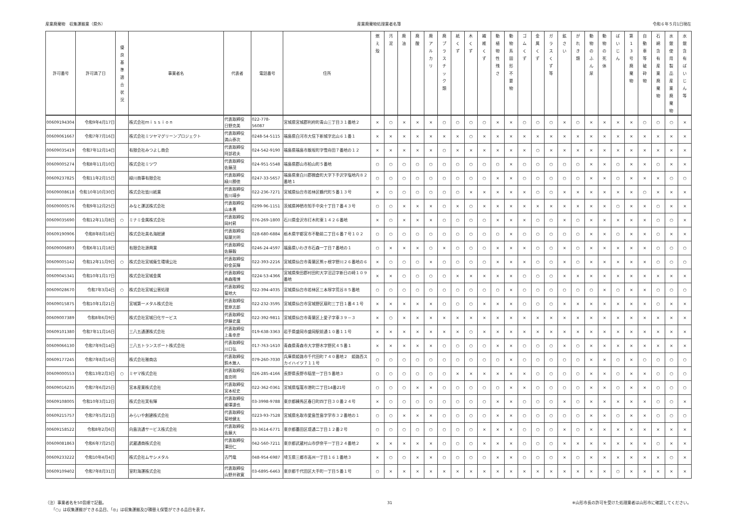産業廃棄物　収集運搬業（県外） 産業廃棄物処理業者名簿 令和６年５月1日現在
| 許可番号 | 許可満了日 | 優 良 基 準 適 合 状 況 | 事業者名 | 代表者 | 電話番号 | 住所 | 燃 え 殻 | 汚 泥 | 廃 油 | 廃 酸 | 廃 ア ル カ リ | 廃 プ ラ ス チ ッ ク 類 | 紙 く ず | 木 く ず | 繊 維 く ず | 動 植 物 性 残 さ | 動 物 系 固 形 不 要 物 | ゴ ム く ず | 金 属 く ず | ガ ラ ス く ず 等 | 鉱 さ い | が れ き 類 | 動 物 の ふ ん 尿 | 動 物 の 死 体 | ば い じ ん | 第 1 3 号 廃 棄 物 | 自 動 車 等 破 砕 物 | 石 綿 含 有 産 業 廃 棄 物 | 水 銀 使 用 製 品 産 業 廃 棄 物 | 水 銀 含 有 ば い じ ん 等 |
| --- | --- | --- | --- | --- | --- | --- | --- | --- | --- | --- | --- | --- | --- | --- | --- | --- | --- | --- | --- | --- | --- | --- | --- | --- | --- | --- | --- | --- | --- | --- |
| 00609194304 | 令和9年4月17日 | | 株式会社ｍｉｓｓｉｏｎ | 代表取締役 日野克美 | 022-778-56087 | 宮城県宮城郡利府町青山三丁目３１番地２ | × | ○ | × | × | × | ○ | ○ | ○ | ○ | × | × | ○ | ○ | ○ | × | ○ | × | × | × | × | ○ | ○ | ○ | × |
| 00609061667 | 令和7年7月16日 | | 株式会社ミツヤマグリーンプロジェクト | 代表取締役 満山泰次 | 0248-54-5115 | 福島県白河市大信下新城字北山６１番１ | × | × | × | × | × | × | × | ○ | × | × | × | × | × | × | × | × | × | × | × | × | × | × | × | × |
| 00609035419 | 令和7年12月14日 | | 有限会社みつよし商会 | 代表取締役 阿部君夫 | 024-542-9190 | 福島県福島市飯坂町字雪舟田７番地の１２ | × | × | × | × | × | ○ | × | × | × | × | × | × | ○ | × | × | × | × | × | × | × | × | × | × | × |
| 00609005274 | 令和8年11月10日 | | 株式会社ミツワ | 代表取締役 佐藤茂 | 024-951-5548 | 福島県郡山市柏山町５番地 | ○ | ○ | ○ | ○ | ○ | ○ | ○ | ○ | ○ | ○ | × | ○ | ○ | ○ | ○ | ○ | × | × | ○ | × | × | ○ | × | × |
| 00609237825 | 令和11年2月15日 | | 緑川商事有限会社 | 代表取締役 緑川勝徳 | 0247-33-5657 | 福島県東白川郡棚倉町大字下手沢字塩地内８２番地１ | ○ | ○ | ○ | ○ | ○ | ○ | ○ | ○ | ○ | × | × | ○ | ○ | ○ | ○ | ○ | × | × | ○ | × | × | × | ○ | ○ |
| 00609008618 | 令和10年10月30日 | | 株式会社皆川紙業 | 代表取締役 皆川靖歩 | 022-236-7271 | 宮城県仙台市若林区鶴代町５番１３号 | × | ○ | ○ | ○ | ○ | ○ | ○ | × | × | × | × | × | ○ | ○ | × | × | × | × | × | × | ○ | × | × | × |
| 00609000576 | 令和9年12月25日 | | みなと運送株式会社 | 代表取締役 山本勇 | 0299-96-1151 | 茨城県神栖市知手中央十丁目７番４３号 | ○ | ○ | × | × | × | ○ | × | ○ | × | × | × | × | × | × | × | × | × | × | ○ | × | × | ○ | × | × |
| 00609035690 | 令和12年11月8日 | ○ | ミナミ金属株式会社 | 代表取締役 岡村昇 | 076-269-1800 | 石川県金沢市打木町東１４２６番地 | × | ○ | × | × | × | ○ | ○ | ○ | ○ | × | × | × | ○ | ○ | × | ○ | × | × | × | × | × | ○ | ○ | × |
| 00609190906 | 令和8年8月18日 | | 株式会社美名海総建 | 代表取締役 稲葉光明 | 028-680-6884 | 栃木県宇都宮市不動前二丁目６番７号１０２ | ○ | ○ | ○ | ○ | ○ | ○ | ○ | ○ | ○ | ○ | × | ○ | ○ | ○ | ○ | ○ | × | × | ○ | × | × | ○ | × | × |
| 00609006893 | 令和6年11月18日 | | 有限会社源興業 | 代表取締役 佐藤毅 | 0246-24-4597 | 福島県いわき市石森一丁目７番地の１ | ○ | × | × | × | ○ | × | ○ | ○ | ○ | × | × | × | ○ | ○ | × | ○ | × | × | × | × | × | ○ | ○ | ○ |
| 00609005142 | 令和12年11月9日 | ○ | 株式会社宮城衛生環境公社 | 代表取締役 砂金英輝 | 022-393-2216 | 宮城県仙台市青葉区熊ヶ根字野川２６番地の６ | × | ○ | ○ | ○ | × | ○ | ○ | ○ | ○ | × | × | × | ○ | ○ | × | ○ | × | × | × | × | × | ○ | ○ | ○ |
| 00609045341 | 令和10年1月17日 | | 株式会社宮城金属 | 代表取締役 尭森隆博 | 0224-53-4366 | 宮城県柴田郡村田町大字沼辺字新日の崎１０９番地 | × | × | ○ | ○ | ○ | ○ | × | × | × | × | × | ○ | ○ | ○ | × | × | × | × | × | × | × | × | × | × |
| 00609028670 | 令和7年3月4日 | ○ | 株式会社宮城公害処理 | 代表取締役 菊地大 | 022-394-4035 | 宮城県仙台市若林区三本塚字荒谷８５番地 | ○ | ○ | ○ | ○ | ○ | ○ | ○ | ○ | ○ | ○ | × | ○ | ○ | ○ | ○ | ○ | ○ | × | ○ | × | × | ○ | ○ | ○ |
| 00609015875 | 令和10年1月21日 | | 宮城第一メタル株式会社 | 代表取締役 菅原志郎 | 022-232-3595 | 宮城県仙台市宮城野区扇町三丁目１番４１号 | × | × | × | × | × | ○ | ○ | ○ | × | × | × | ○ | ○ | ○ | × | × | × | × | × | × | × | ○ | × | × |
| 00609007389 | 令和8年6月9日 | | 株式会社宮城日化サービス | 代表取締役 伊藤史麿 | 022-392-9811 | 宮城県仙台市青葉区上愛子字車３９－３ | × | ○ | × | × | × | × | × | × | × | × | × | × | × | × | × | × | × | × | × | × | × | × | × | × |
| 00609101380 | 令和7年11月16日 | | 三八五通運株式会社 | 代表取締役 上条幸彦 | 019-638-3363 | 岩手県盛岡市盛岡駅前通１０番１１号 | × | × | × | × | × | × | × | ○ | × | × | × | × | × | × | × | × | × | × | × | × | × | × | × | × |
| 00609066130 | 令和7年9月14日 | | 三八五トランスポート株式会社 | 代表取締役 川口弘 | 017-763-1610 | 青森県青森市大字野木字野尻４５番１ | × | × | × | × | × | ○ | ○ | ○ | ○ | × | × | ○ | ○ | ○ | × | ○ | × | × | × | × | × | × | × | × |
| 00609177245 | 令和7年8月16日 | | 株式会社雅商店 | 代表取締役 鈴木雅人 | 079-260-7030 | 兵庫県姫路市千代田町７４０番地２ 姫路西スカイハイツ７１１号 | ○ | ○ | ○ | ○ | ○ | ○ | ○ | ○ | ○ | ○ | × | ○ | ○ | ○ | ○ | ○ | × | × | ○ | × | ○ | ○ | ○ | ○ |
| 00609000553 | 令和13年2月3日 | ○ | ミヤマ株式会社 | 代表取締役 南克明 | 026-285-4166 | 長野県長野市稲里一丁目５番地３ | ○ | ○ | ○ | ○ | ○ | ○ | × | × | × | × | × | × | ○ | ○ | ○ | ○ | × | × | ○ | × | × | ○ | ○ | ○ |
| 00609016235 | 令和7年6月25日 | | 宮本産業株式会社 | 代表取締役 宮本柾史 | 022-362-0361 | 宮城県塩竈市港町二丁目14番21号 | ○ | ○ | ○ | × | × | ○ | ○ | ○ | ○ | ○ | × | × | ○ | ○ | ○ | ○ | × | × | ○ | × | × | ○ | ○ | ○ |
| 00609108005 | 令和10年3月12日 | | 株式会社実有輝 | 代表取締役 柳澤達也 | 03-3998-9788 | 東京都練馬区春日町四丁目３０番２４号 | × | ○ | ○ | ○ | ○ | ○ | ○ | ○ | ○ | × | × | ○ | ○ | ○ | × | ○ | × | × | × | × | × | ○ | ○ | × |
| 00609215757 | 令和7年5月21日 | | みらいや創建株式会社 | 代表取締役 菊地健太 | 0223-93-7528 | 宮城県名取市愛島笠島字学市３２番地の１ | ○ | ○ | × | × | × | ○ | ○ | ○ | ○ | × | × | ○ | ○ | ○ | ○ | ○ | × | × | ○ | × | × | ○ | ○ | ○ |
| 00609158522 | 令和8年2月6日 | | 向島流通サービス株式会社 | 代表取締役 佐藤大 | 03-3614-6771 | 東京都墨田区堤通二丁目１２番２号 | ○ | ○ | ○ | ○ | ○ | ○ | ○ | ○ | × | × | × | ○ | ○ | ○ | × | ○ | × | × | × | × | × | × | × | × |
| 00609081863 | 令和6年7月25日 | | 武蔵通商株式会社 | 代表取締役 澤田仁 | 042-560-7211 | 東京都武蔵村山市伊奈平一丁目２４番地２ | × | × | × | × | × | ○ | ○ | ○ | × | × | × | ○ | ○ | ○ | × | × | × | × | × | × | × | ○ | × | × |
| 00609233222 | 令和10年4月4日 | | 株式会社ムサシメタル | 古門竜 | 048-954-6987 | 埼玉県三郷市高州一丁目１６１番地３ | × | ○ | ○ | × | × | ○ | ○ | ○ | ○ | × | × | ○ | ○ | ○ | × | ○ | × | × | × | × | × | × | ○ | × |
| 00609109402 | 令和7年8月31日 | | 室町海運株式会社 | 代表取締役 山野井敦寛 | 03-6895-6463 | 東京都千代田区大手町一丁目５番１号 | ○ | × | × | × | × | × | × | × | × | × | × | × | × | × | × | × | × | × | ○ | × | × | × | × | × |
（注）事業者名を50音順で記載。
　　「○」は収集運搬ができる品目、「◎」は収集運搬及び積替え保管ができる品目を表す。
31 ※山形市長の許可を受けた処理業者は山形市に確認してください。